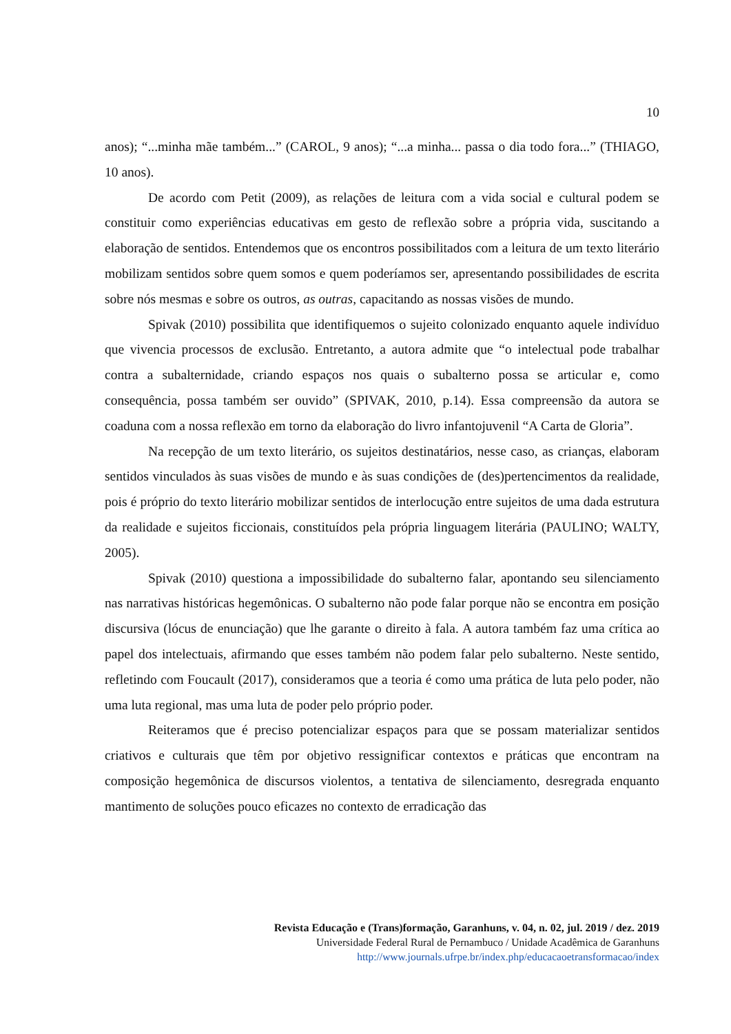10
anos); “...minha mãe também...” (CAROL, 9 anos); “...a minha... passa o dia todo fora...” (THIAGO, 10 anos).
De acordo com Petit (2009), as relações de leitura com a vida social e cultural podem se constituir como experiências educativas em gesto de reflexão sobre a própria vida, suscitando a elaboração de sentidos. Entendemos que os encontros possibilitados com a leitura de um texto literário mobilizam sentidos sobre quem somos e quem poderíamos ser, apresentando possibilidades de escrita sobre nós mesmas e sobre os outros, as outras, capacitando as nossas visões de mundo.
Spivak (2010) possibilita que identifiquemos o sujeito colonizado enquanto aquele indivíduo que vivencia processos de exclusão. Entretanto, a autora admite que “o intelectual pode trabalhar contra a subalternidade, criando espaços nos quais o subalterno possa se articular e, como consequência, possa também ser ouvido” (SPIVAK, 2010, p.14). Essa compreensão da autora se coaduna com a nossa reflexão em torno da elaboração do livro infantojuvenil “A Carta de Gloria”.
Na recepção de um texto literário, os sujeitos destinatários, nesse caso, as crianças, elaboram sentidos vinculados às suas visões de mundo e às suas condições de (des)pertencimentos da realidade, pois é próprio do texto literário mobilizar sentidos de interlocução entre sujeitos de uma dada estrutura da realidade e sujeitos ficcionais, constituídos pela própria linguagem literária (PAULINO; WALTY, 2005).
Spivak (2010) questiona a impossibilidade do subalterno falar, apontando seu silenciamento nas narrativas históricas hegemônicas. O subalterno não pode falar porque não se encontra em posição discursiva (lócus de enunciação) que lhe garante o direito à fala. A autora também faz uma crítica ao papel dos intelectuais, afirmando que esses também não podem falar pelo subalterno. Neste sentido, refletindo com Foucault (2017), consideramos que a teoria é como uma prática de luta pelo poder, não uma luta regional, mas uma luta de poder pelo próprio poder.
Reiteramos que é preciso potencializar espaços para que se possam materializar sentidos criativos e culturais que têm por objetivo ressignificar contextos e práticas que encontram na composição hegemônica de discursos violentos, a tentativa de silenciamento, desregrada enquanto mantimento de soluções pouco eficazes no contexto de erradicação das
Revista Educação e (Trans)formação, Garanhuns, v. 04, n. 02, jul. 2019 / dez. 2019
Universidade Federal Rural de Pernambuco / Unidade Acadêmica de Garanhuns
http://www.journals.ufrpe.br/index.php/educacaoetransformacao/index